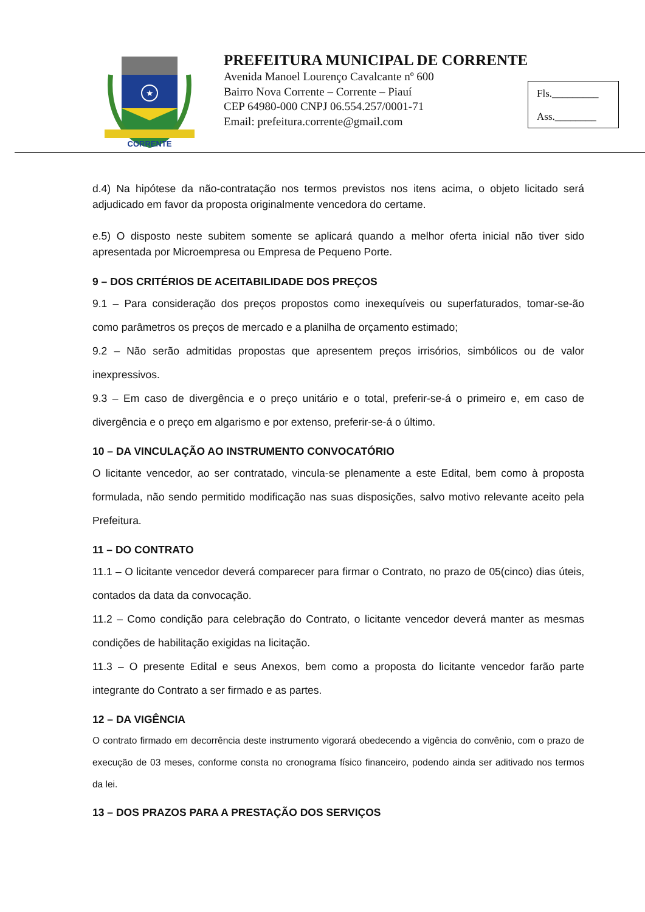★
CORRENTE
PREFEITURA MUNICIPAL DE CORRENTE
Avenida Manoel Lourenço Cavalcante nº 600
Bairro Nova Corrente – Corrente – Piauí
CEP 64980-000 CNPJ 06.554.257/0001-71
Email: prefeitura.corrente@gmail.com
Fls._________
Ass.________
d.4) Na hipótese da não-contratação nos termos previstos nos itens acima, o objeto licitado será adjudicado em favor da proposta originalmente vencedora do certame.
e.5) O disposto neste subitem somente se aplicará quando a melhor oferta inicial não tiver sido apresentada por Microempresa ou Empresa de Pequeno Porte.
9 – DOS CRITÉRIOS DE ACEITABILIDADE DOS PREÇOS
9.1 – Para consideração dos preços propostos como inexequíveis ou superfaturados, tomar-se-ão como parâmetros os preços de mercado e a planilha de orçamento estimado;
9.2 – Não serão admitidas propostas que apresentem preços irrisórios, simbólicos ou de valor inexpressivos.
9.3 – Em caso de divergência e o preço unitário e o total, preferir-se-á o primeiro e, em caso de divergência e o preço em algarismo e por extenso, preferir-se-á o último.
10 – DA VINCULAÇÃO AO INSTRUMENTO CONVOCATÓRIO
O licitante vencedor, ao ser contratado, vincula-se plenamente a este Edital, bem como à proposta formulada, não sendo permitido modificação nas suas disposições, salvo motivo relevante aceito pela Prefeitura.
11 – DO CONTRATO
11.1 – O licitante vencedor deverá comparecer para firmar o Contrato, no prazo de 05(cinco) dias úteis, contados da data da convocação.
11.2 – Como condição para celebração do Contrato, o licitante vencedor deverá manter as mesmas condições de habilitação exigidas na licitação.
11.3 – O presente Edital e seus Anexos, bem como a proposta do licitante vencedor farão parte integrante do Contrato a ser firmado e as partes.
12 – DA VIGÊNCIA
O contrato firmado em decorrência deste instrumento vigorará obedecendo a vigência do convênio, com o prazo de execução de 03 meses, conforme consta no cronograma físico financeiro, podendo ainda ser aditivado nos termos da lei.
13 – DOS PRAZOS PARA A PRESTAÇÃO DOS SERVIÇOS